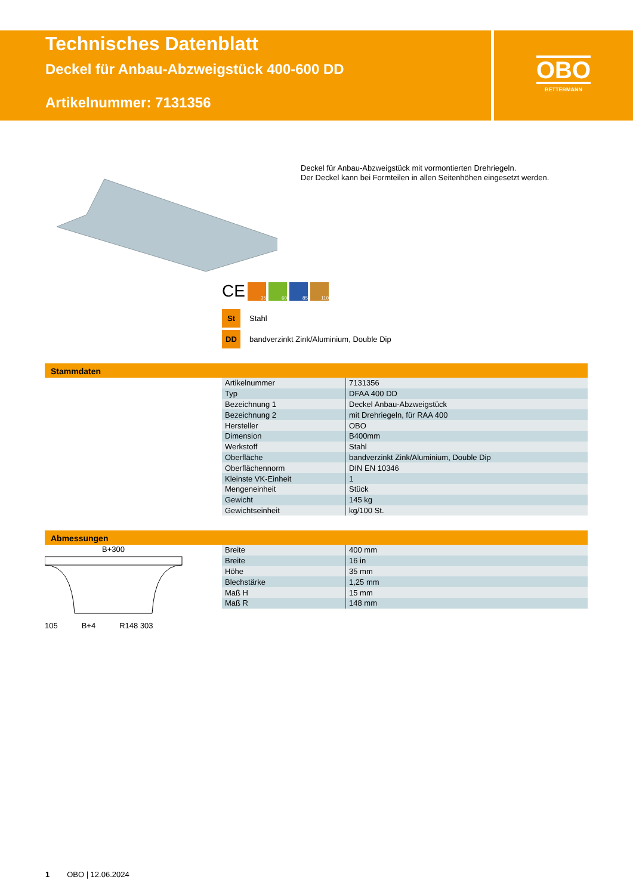Technisches Datenblatt
Deckel für Anbau-Abzweigstück 400-600 DD
Artikelnummer: 7131356
OBO
BETTERMANN
Deckel für Anbau-Abzweigstück mit vormontierten Drehriegeln.
Der Deckel kann bei Formteilen in allen Seitenhöhen eingesetzt werden.
CE
35 60 85 110
St Stahl
DD bandverzinkt Zink/Aluminium, Double Dip
Stammdaten
| Artikelnummer | 7131356 |
| Typ | DFAA 400 DD |
| Bezeichnung 1 | Deckel Anbau-Abzweigstück |
| Bezeichnung 2 | mit Drehriegeln, für RAA 400 |
| Hersteller | OBO |
| Dimension | B400mm |
| Werkstoff | Stahl |
| Oberfläche | bandverzinkt Zink/Aluminium, Double Dip |
| Oberflächennorm | DIN EN 10346 |
| Kleinste VK-Einheit | 1 |
| Mengeneinheit | Stück |
| Gewicht | 145 kg |
| Gewichtseinheit | kg/100 St. |
Abmessungen
B+300
105 B+4 R148 303
| Breite | 400 mm |
| Breite | 16 in |
| Höhe | 35 mm |
| Blechstärke | 1,25 mm |
| Maß H | 15 mm |
| Maß R | 148 mm |
1 OBO | 12.06.2024